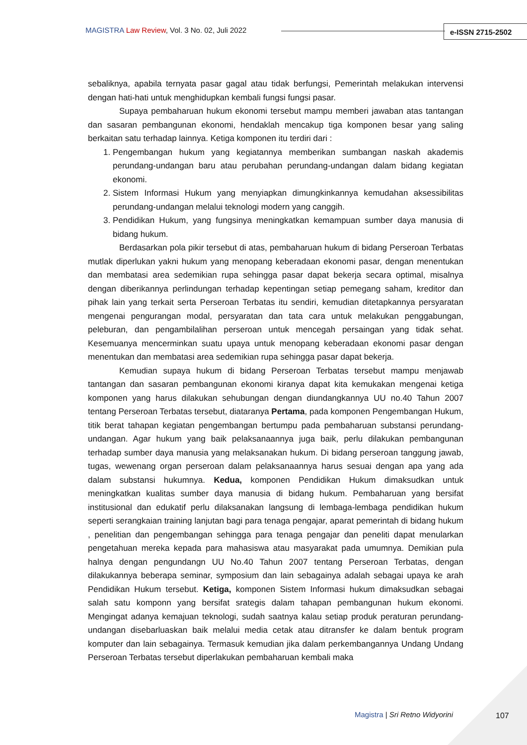MAGISTRA Law Review, Vol. 3 No. 02, Juli 2022
e-ISSN 2715-2502
sebaliknya, apabila ternyata pasar gagal atau tidak berfungsi, Pemerintah melakukan intervensi dengan hati-hati untuk menghidupkan kembali fungsi fungsi pasar.
Supaya pembaharuan hukum ekonomi tersebut mampu memberi jawaban atas tantangan dan sasaran pembangunan ekonomi, hendaklah mencakup tiga komponen besar yang saling berkaitan satu terhadap lainnya. Ketiga komponen itu terdiri dari :
1. Pengembangan hukum yang kegiatannya memberikan sumbangan naskah akademis perundang-undangan baru atau perubahan perundang-undangan dalam bidang kegiatan ekonomi.
2. Sistem Informasi Hukum yang menyiapkan dimungkinkannya kemudahan aksessibilitas perundang-undangan melalui teknologi modern yang canggih.
3. Pendidikan Hukum, yang fungsinya meningkatkan kemampuan sumber daya manusia di bidang hukum.
Berdasarkan pola pikir tersebut di atas, pembaharuan hukum di bidang Perseroan Terbatas mutlak diperlukan yakni hukum yang menopang keberadaan ekonomi pasar, dengan menentukan dan membatasi area sedemikian rupa sehingga pasar dapat bekerja secara optimal, misalnya dengan diberikannya perlindungan terhadap kepentingan setiap pemegang saham, kreditor dan pihak lain yang terkait serta Perseroan Terbatas itu sendiri, kemudian ditetapkannya persyaratan mengenai pengurangan modal, persyaratan dan tata cara untuk melakukan penggabungan, peleburan, dan pengambilalihan perseroan untuk mencegah persaingan yang tidak sehat. Kesemuanya mencerminkan suatu upaya untuk menopang keberadaan ekonomi pasar dengan menentukan dan membatasi area sedemikian rupa sehingga pasar dapat bekerja.
Kemudian supaya hukum di bidang Perseroan Terbatas tersebut mampu menjawab tantangan dan sasaran pembangunan ekonomi kiranya dapat kita kemukakan mengenai ketiga komponen yang harus dilakukan sehubungan dengan diundangkannya UU no.40 Tahun 2007 tentang Perseroan Terbatas tersebut, diataranya Pertama, pada komponen Pengembangan Hukum, titik berat tahapan kegiatan pengembangan bertumpu pada pembaharuan substansi perundang-undangan. Agar hukum yang baik pelaksanaannya juga baik, perlu dilakukan pembangunan terhadap sumber daya manusia yang melaksanakan hukum. Di bidang perseroan tanggung jawab, tugas, wewenang organ perseroan dalam pelaksanaannya harus sesuai dengan apa yang ada dalam substansi hukumnya. Kedua, komponen Pendidikan Hukum dimaksudkan untuk meningkatkan kualitas sumber daya manusia di bidang hukum. Pembaharuan yang bersifat institusional dan edukatif perlu dilaksanakan langsung di lembaga-lembaga pendidikan hukum seperti serangkaian training lanjutan bagi para tenaga pengajar, aparat pemerintah di bidang hukum , penelitian dan pengembangan sehingga para tenaga pengajar dan peneliti dapat menularkan pengetahuan mereka kepada para mahasiswa atau masyarakat pada umumnya. Demikian pula halnya dengan pengundangn UU No.40 Tahun 2007 tentang Perseroan Terbatas, dengan dilakukannya beberapa seminar, symposium dan lain sebagainya adalah sebagai upaya ke arah Pendidikan Hukum tersebut. Ketiga, komponen Sistem Informasi hukum dimaksudkan sebagai salah satu komponn yang bersifat srategis dalam tahapan pembangunan hukum ekonomi. Mengingat adanya kemajuan teknologi, sudah saatnya kalau setiap produk peraturan perundang-undangan disebarluaskan baik melalui media cetak atau ditransfer ke dalam bentuk program komputer dan lain sebagainya. Termasuk kemudian jika dalam perkembangannya Undang Undang Perseroan Terbatas tersebut diperlakukan pembaharuan kembali maka
Magistra | Sri Retno Widyorini 107